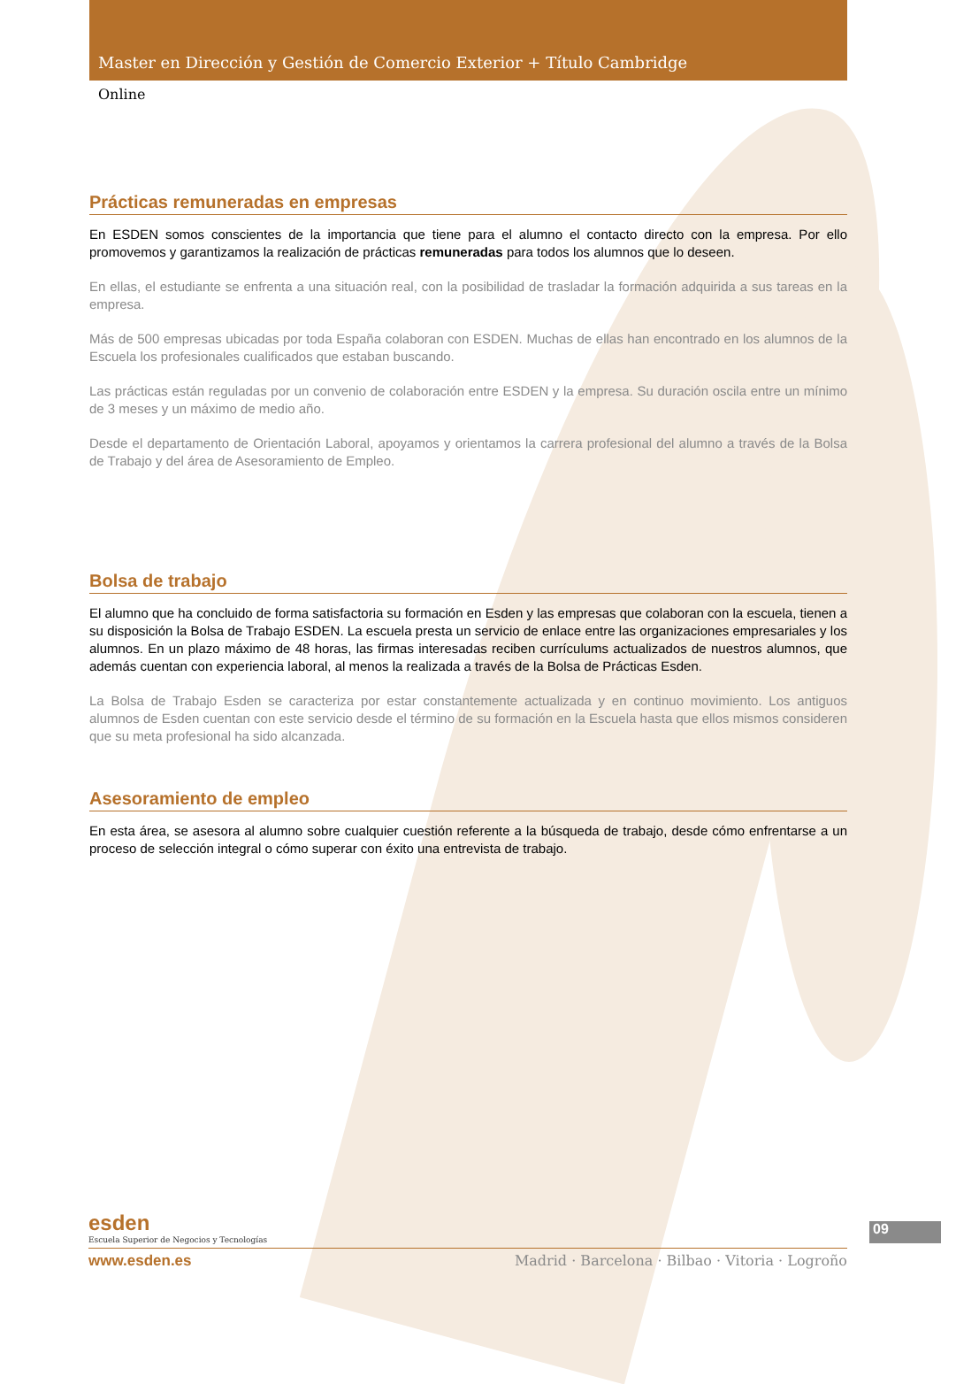Master en Dirección y Gestión de Comercio Exterior + Título Cambridge
Online
Prácticas remuneradas en empresas
En ESDEN somos conscientes de la importancia que tiene para el alumno el contacto directo con la empresa. Por ello promovemos y garantizamos la realización de prácticas remuneradas para todos los alumnos que lo deseen.
En ellas, el estudiante se enfrenta a una situación real, con la posibilidad de trasladar la formación adquirida a sus tareas en la empresa.
Más de 500 empresas ubicadas por toda España colaboran con ESDEN. Muchas de ellas han encontrado en los alumnos de la Escuela los profesionales cualificados que estaban buscando.
Las prácticas están reguladas por un convenio de colaboración entre ESDEN y la empresa. Su duración oscila entre un mínimo de 3 meses y un máximo de medio año.
Desde el departamento de Orientación Laboral, apoyamos y orientamos la carrera profesional del alumno a través de la Bolsa de Trabajo y del área de Asesoramiento de Empleo.
Bolsa de trabajo
El alumno que ha concluido de forma satisfactoria su formación en Esden y las empresas que colaboran con la escuela, tienen a su disposición la Bolsa de Trabajo ESDEN. La escuela presta un servicio de enlace entre las organizaciones empresariales y los alumnos. En un plazo máximo de 48 horas, las firmas interesadas reciben currículums actualizados de nuestros alumnos, que además cuentan con experiencia laboral, al menos la realizada a través de la Bolsa de Prácticas Esden.
La Bolsa de Trabajo Esden se caracteriza por estar constantemente actualizada y en continuo movimiento. Los antiguos alumnos de Esden cuentan con este servicio desde el término de su formación en la Escuela hasta que ellos mismos consideren que su meta profesional ha sido alcanzada.
Asesoramiento de empleo
En esta área, se asesora al alumno sobre cualquier cuestión referente a la búsqueda de trabajo, desde cómo enfrentarse a un proceso de selección integral o cómo superar con éxito una entrevista de trabajo.
esden
Escuela Superior de Negocios y Tecnologías
09
www.esden.es Madrid · Barcelona · Bilbao · Vitoria · Logroño